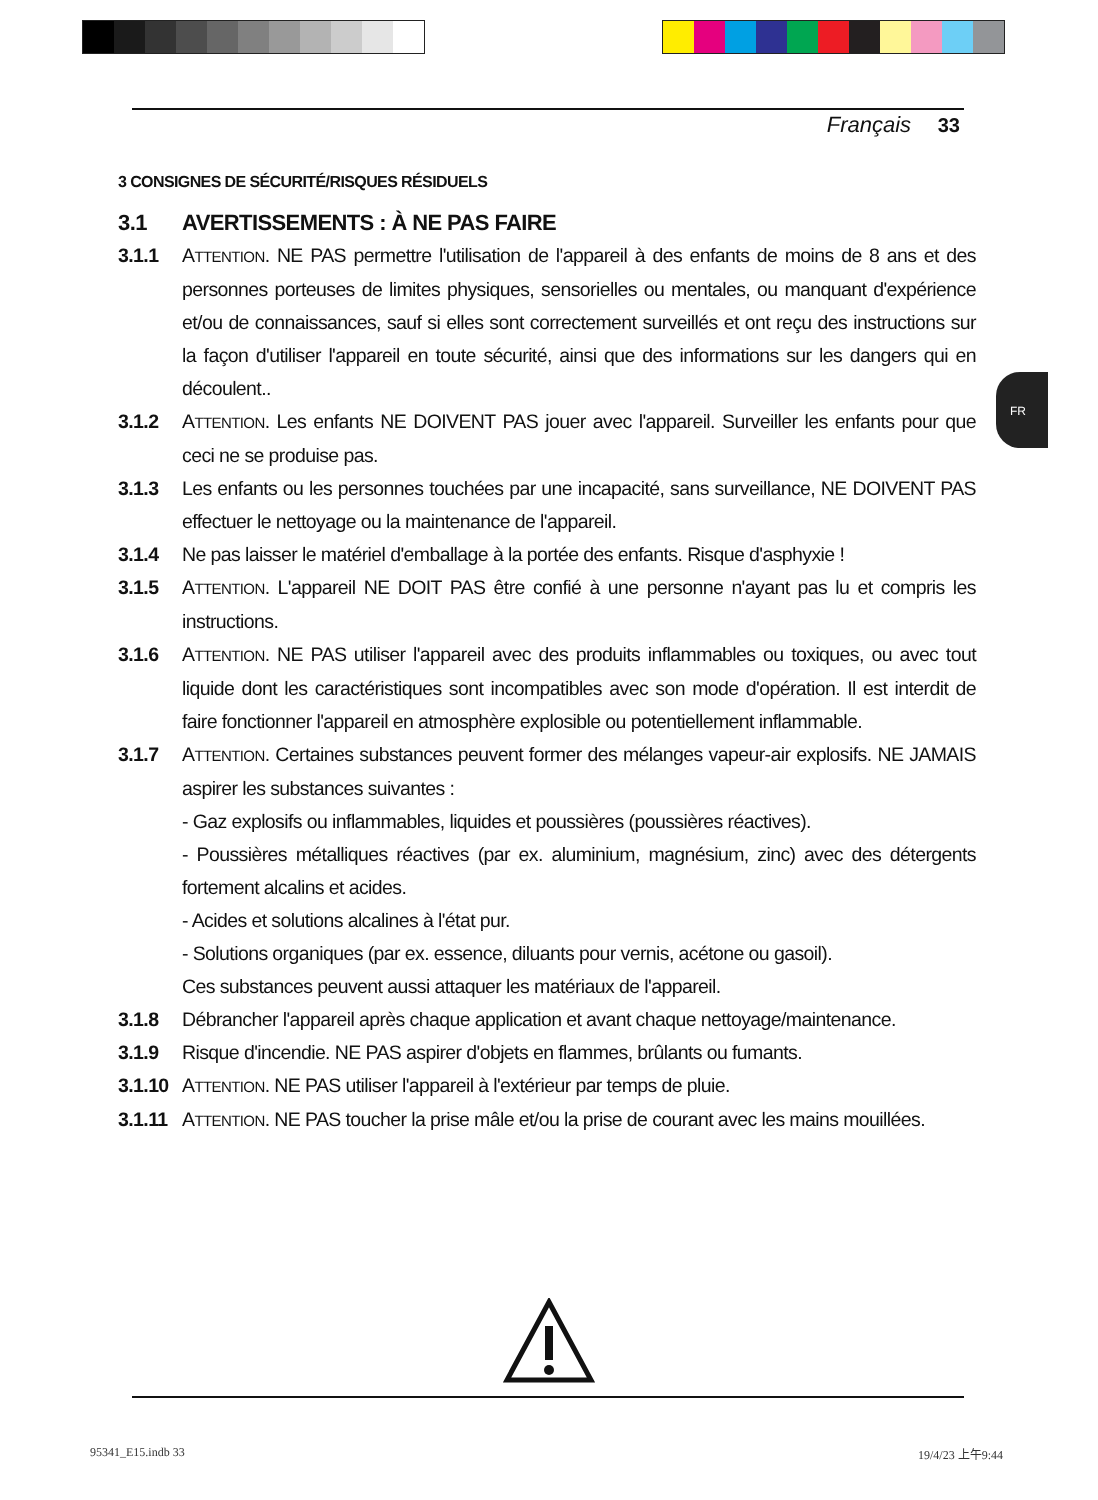Français 33
FR
3 CONSIGNES DE SÉCURITÉ/RISQUES RÉSIDUELS
3.1 AVERTISSEMENTS : À NE PAS FAIRE
3.1.1 ATTENTION. NE PAS permettre l'utilisation de l'appareil à des enfants de moins de 8 ans et des personnes porteuses de limites physiques, sensorielles ou mentales, ou manquant d'expérience et/ou de connaissances, sauf si elles sont correctement surveillés et ont reçu des instructions sur la façon d'utiliser l'appareil en toute sécurité, ainsi que des informations sur les dangers qui en découlent..
3.1.2 ATTENTION. Les enfants NE DOIVENT PAS jouer avec l'appareil. Surveiller les enfants pour que ceci ne se produise pas.
3.1.3 Les enfants ou les personnes touchées par une incapacité, sans surveillance, NE DOIVENT PAS effectuer le nettoyage ou la maintenance de l'appareil.
3.1.4 Ne pas laisser le matériel d'emballage à la portée des enfants. Risque d'asphyxie !
3.1.5 ATTENTION. L'appareil NE DOIT PAS être confié à une personne n'ayant pas lu et compris les instructions.
3.1.6 ATTENTION. NE PAS utiliser l'appareil avec des produits inflammables ou toxiques, ou avec tout liquide dont les caractéristiques sont incompatibles avec son mode d'opération. Il est interdit de faire fonctionner l'appareil en atmosphère explosible ou potentiellement inflammable.
3.1.7 ATTENTION. Certaines substances peuvent former des mélanges vapeur-air explosifs. NE JAMAIS aspirer les substances suivantes :
- Gaz explosifs ou inflammables, liquides et poussières (poussières réactives).
- Poussières métalliques réactives (par ex. aluminium, magnésium, zinc) avec des détergents fortement alcalins et acides.
- Acides et solutions alcalines à l'état pur.
- Solutions organiques (par ex. essence, diluants pour vernis, acétone ou gasoil).
Ces substances peuvent aussi attaquer les matériaux de l'appareil.
3.1.8 Débrancher l'appareil après chaque application et avant chaque nettoyage/maintenance.
3.1.9 Risque d'incendie. NE PAS aspirer d'objets en flammes, brûlants ou fumants.
3.1.10
ATTENTION. NE PAS utiliser l'appareil à l'extérieur par temps de pluie.
3.1.11
ATTENTION. NE PAS toucher la prise mâle et/ou la prise de courant avec les mains mouillées.
95341_E15.indb 33 19/4/23 上午9:44